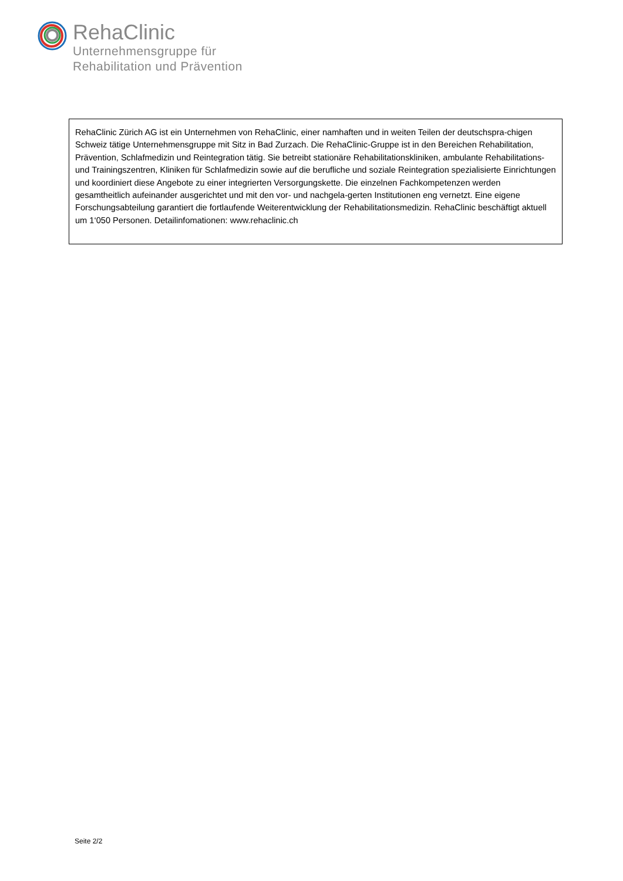RehaClinic
Unternehmensgruppe für
Rehabilitation und Prävention
RehaClinic Zürich AG ist ein Unternehmen von RehaClinic, einer namhaften und in weiten Teilen der deutschspra-chigen Schweiz tätige Unternehmensgruppe mit Sitz in Bad Zurzach. Die RehaClinic-Gruppe ist in den Bereichen Rehabilitation, Prävention, Schlafmedizin und Reintegration tätig. Sie betreibt stationäre Rehabilitationskliniken, ambulante Rehabilitations- und Trainingszentren, Kliniken für Schlafmedizin sowie auf die berufliche und soziale Reintegration spezialisierte Einrichtungen und koordiniert diese Angebote zu einer integrierten Versorgungskette. Die einzelnen Fachkompetenzen werden gesamtheitlich aufeinander ausgerichtet und mit den vor- und nachgela-gerten Institutionen eng vernetzt. Eine eigene Forschungsabteilung garantiert die fortlaufende Weiterentwicklung der Rehabilitationsmedizin. RehaClinic beschäftigt aktuell um 1‘050 Personen. Detailinfomationen: www.rehaclinic.ch
Seite 2/2